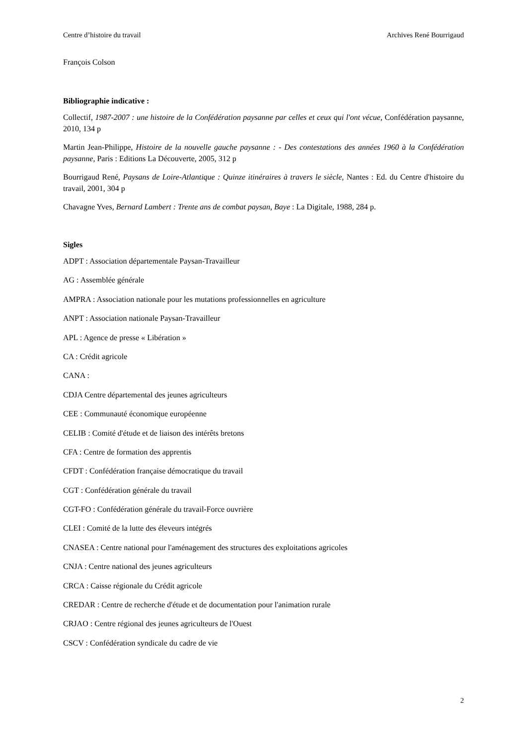Centre d’histoire du travail Archives René Bourrigaud
François Colson
Bibliographie indicative :
Collectif, 1987-2007 : une histoire de la Confédération paysanne par celles et ceux qui l'ont vécue, Confédération paysanne, 2010, 134 p
Martin Jean-Philippe, Histoire de la nouvelle gauche paysanne : - Des contestations des années 1960 à la Confédération paysanne, Paris : Editions La Découverte, 2005, 312 p
Bourrigaud René, Paysans de Loire-Atlantique : Quinze itinéraires à travers le siècle, Nantes : Ed. du Centre d'histoire du travail, 2001, 304 p
Chavagne Yves, Bernard Lambert : Trente ans de combat paysan, Baye : La Digitale, 1988, 284 p.
Sigles
ADPT : Association départementale Paysan-Travailleur
AG : Assemblée générale
AMPRA : Association nationale pour les mutations professionnelles en agriculture
ANPT : Association nationale Paysan-Travailleur
APL : Agence de presse « Libération »
CA : Crédit agricole
CANA :
CDJA Centre départemental des jeunes agriculteurs
CEE : Communauté économique européenne
CELIB : Comité d'étude et de liaison des intérêts bretons
CFA : Centre de formation des apprentis
CFDT : Confédération française démocratique du travail
CGT : Confédération générale du travail
CGT-FO : Confédération générale du travail-Force ouvrière
CLEI : Comité de la lutte des éleveurs intégrés
CNASEA : Centre national pour l'aménagement des structures des exploitations agricoles
CNJA : Centre national des jeunes agriculteurs
CRCA : Caisse régionale du Crédit agricole
CREDAR : Centre de recherche d'étude et de documentation pour l'animation rurale
CRJAO : Centre régional des jeunes agriculteurs de l'Ouest
CSCV : Confédération syndicale du cadre de vie
2